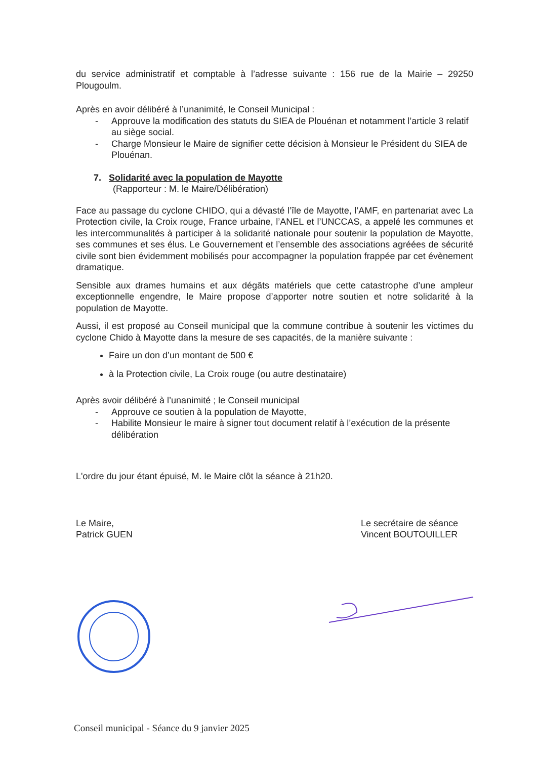du service administratif et comptable à l’adresse suivante : 156 rue de la Mairie – 29250 Plougoulm.
Après en avoir délibéré à l’unanimité, le Conseil Municipal :
- Approuve la modification des statuts du SIEA de Plouénan et notamment l’article 3 relatif au siège social.
- Charge Monsieur le Maire de signifier cette décision à Monsieur le Président du SIEA de Plouénan.
7. Solidarité avec la population de Mayotte
(Rapporteur : M. le Maire/Délibération)
Face au passage du cyclone CHIDO, qui a dévasté l’île de Mayotte, l’AMF, en partenariat avec La Protection civile, la Croix rouge, France urbaine, l’ANEL et l’UNCCAS, a appelé les communes et les intercommunalités à participer à la solidarité nationale pour soutenir la population de Mayotte, ses communes et ses élus. Le Gouvernement et l’ensemble des associations agréées de sécurité civile sont bien évidemment mobilisés pour accompagner la population frappée par cet évènement dramatique.
Sensible aux drames humains et aux dégâts matériels que cette catastrophe d’une ampleur exceptionnelle engendre, le Maire propose d’apporter notre soutien et notre solidarité à la population de Mayotte.
Aussi, il est proposé au Conseil municipal que la commune contribue à soutenir les victimes du cyclone Chido à Mayotte dans la mesure de ses capacités, de la manière suivante :
Faire un don d’un montant de 500 €
à la Protection civile, La Croix rouge (ou autre destinataire)
Après avoir délibéré à l’unanimité ; le Conseil municipal
- Approuve ce soutien à la population de Mayotte,
- Habilite Monsieur le maire à signer tout document relatif à l’exécution de la présente délibération
L'ordre du jour étant épuisé, M. le Maire clôt la séance à 21h20.
Le Maire,
Patrick GUEN
Le secrétaire de séance
Vincent BOUTOUILLER
Conseil municipal - Séance du 9 janvier 2025